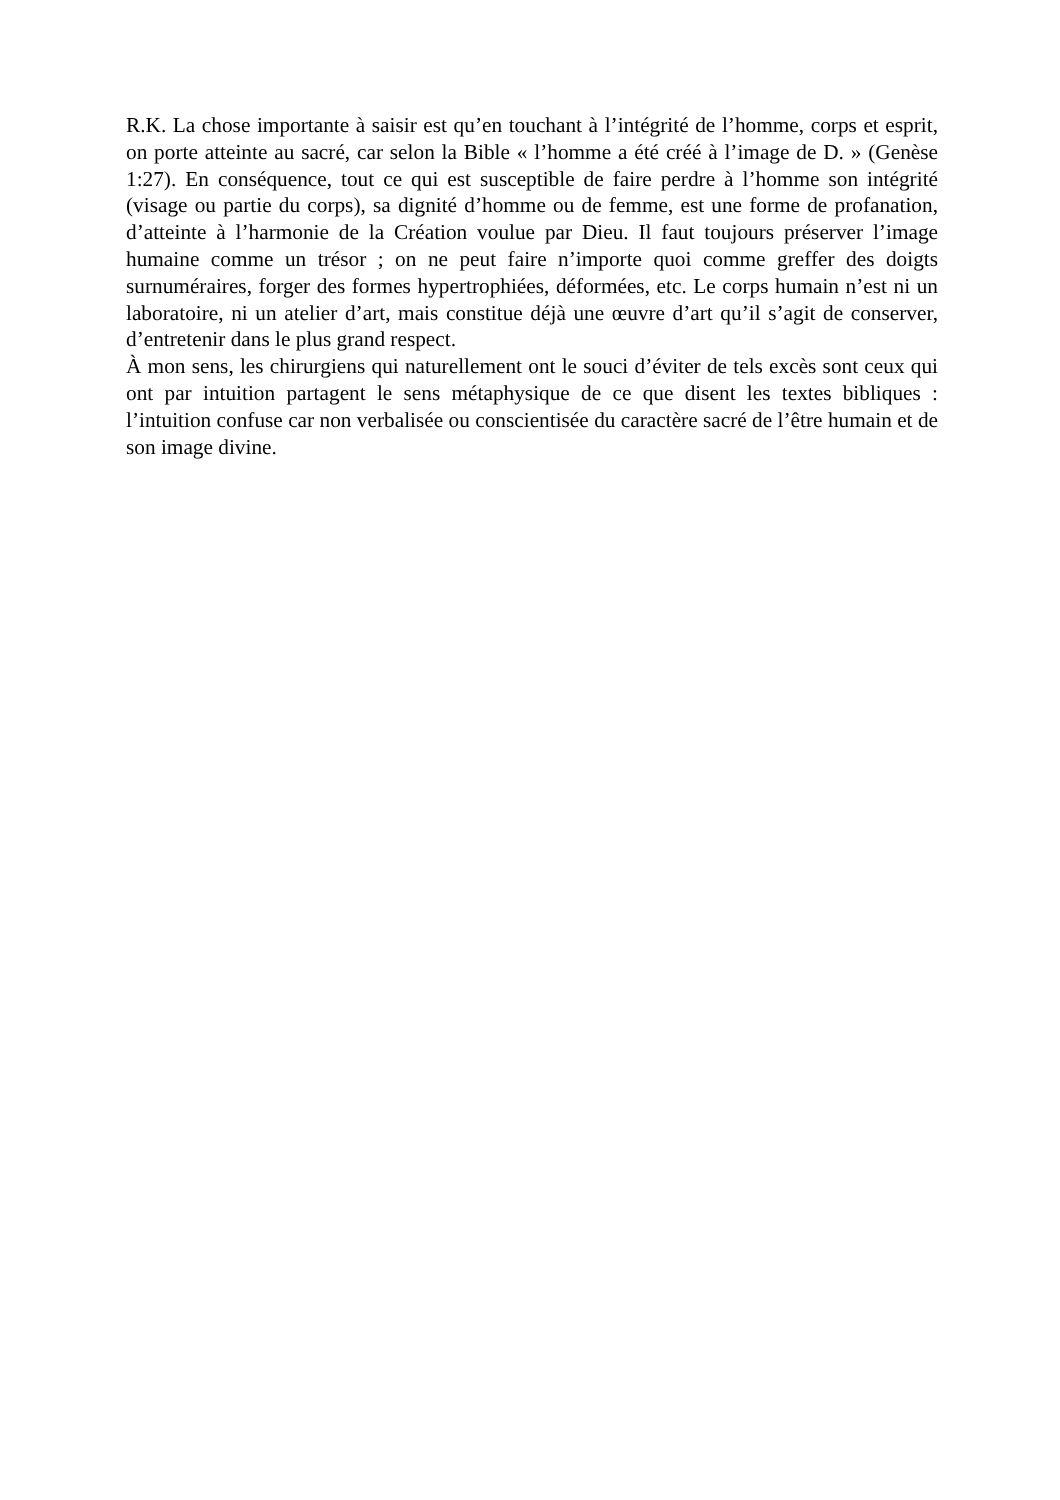R.K. La chose importante à saisir est qu’en touchant à l’intégrité de l’homme, corps et esprit, on porte atteinte au sacré, car selon la Bible « l’homme a été créé à l’image de D. » (Genèse 1:27). En conséquence, tout ce qui est susceptible de faire perdre à l’homme son intégrité (visage ou partie du corps), sa dignité d’homme ou de femme, est une forme de profanation, d’atteinte à l’harmonie de la Création voulue par Dieu. Il faut toujours préserver l’image humaine comme un trésor ; on ne peut faire n’importe quoi comme greffer des doigts surnuméraires, forger des formes hypertrophiées, déformées, etc. Le corps humain n’est ni un laboratoire, ni un atelier d’art, mais constitue déjà une œuvre d’art qu’il s’agit de conserver, d’entretenir dans le plus grand respect.
À mon sens, les chirurgiens qui naturellement ont le souci d’éviter de tels excès sont ceux qui ont par intuition partagent le sens métaphysique de ce que disent les textes bibliques : l’intuition confuse car non verbalisée ou conscientisée du caractère sacré de l’être humain et de son image divine.